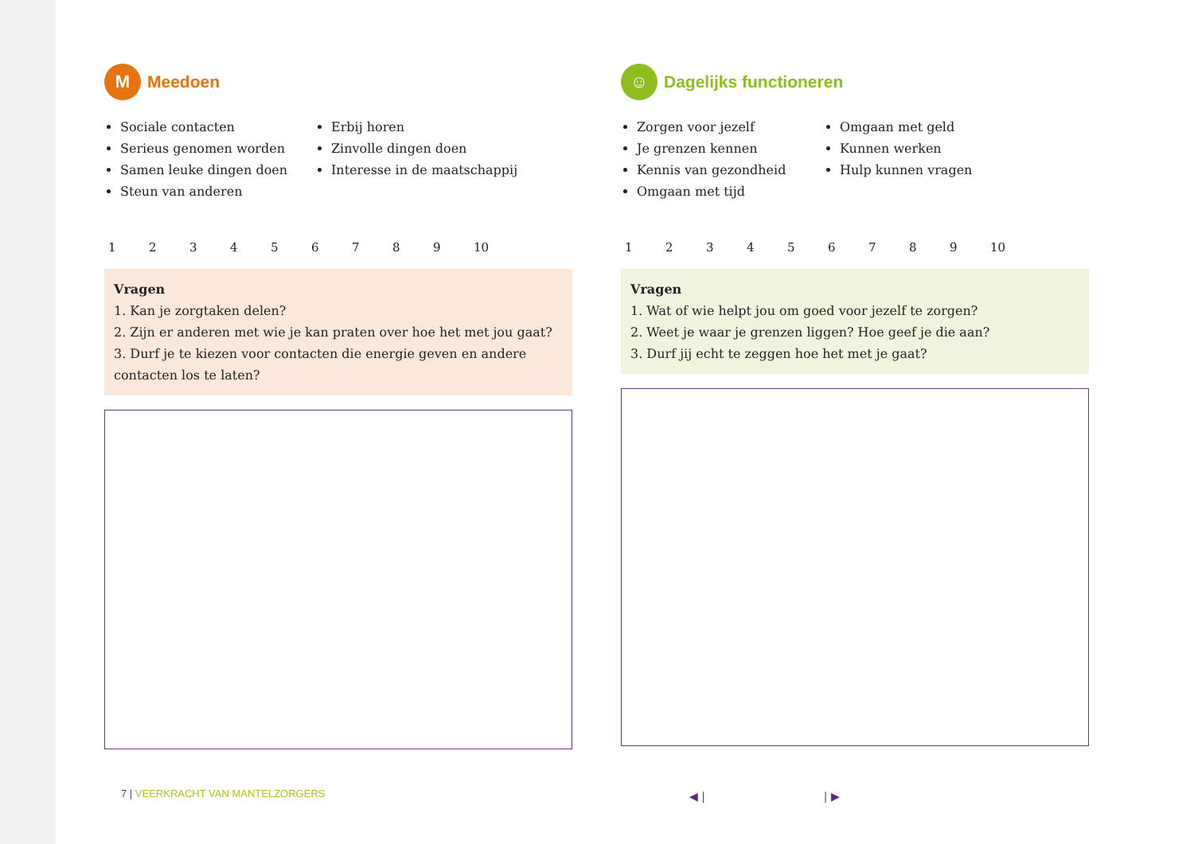M
Meedoen
Sociale contacten
Serieus genomen worden
Samen leuke dingen doen
Steun van anderen
Erbij horen
Zinvolle dingen doen
Interesse in de maatschappij
123456789 10
Vragen
1. Kan je zorgtaken delen?
2. Zijn er anderen met wie je kan praten over hoe het met jou gaat?
3. Durf je te kiezen voor contacten die energie geven en andere contacten los te laten?
☺
Dagelijks functioneren
Zorgen voor jezelf
Je grenzen kennen
Kennis van gezondheid
Omgaan met tijd
Omgaan met geld
Kunnen werken
Hulp kunnen vragen
123456789 10
Vragen
1. Wat of wie helpt jou om goed voor jezelf te zorgen?
2. Weet je waar je grenzen liggen? Hoe geef je die aan?
3. Durf jij echt te zeggen hoe het met je gaat?
7 | VEERKRACHT VAN MANTELZORGERS
◀ | | ▶